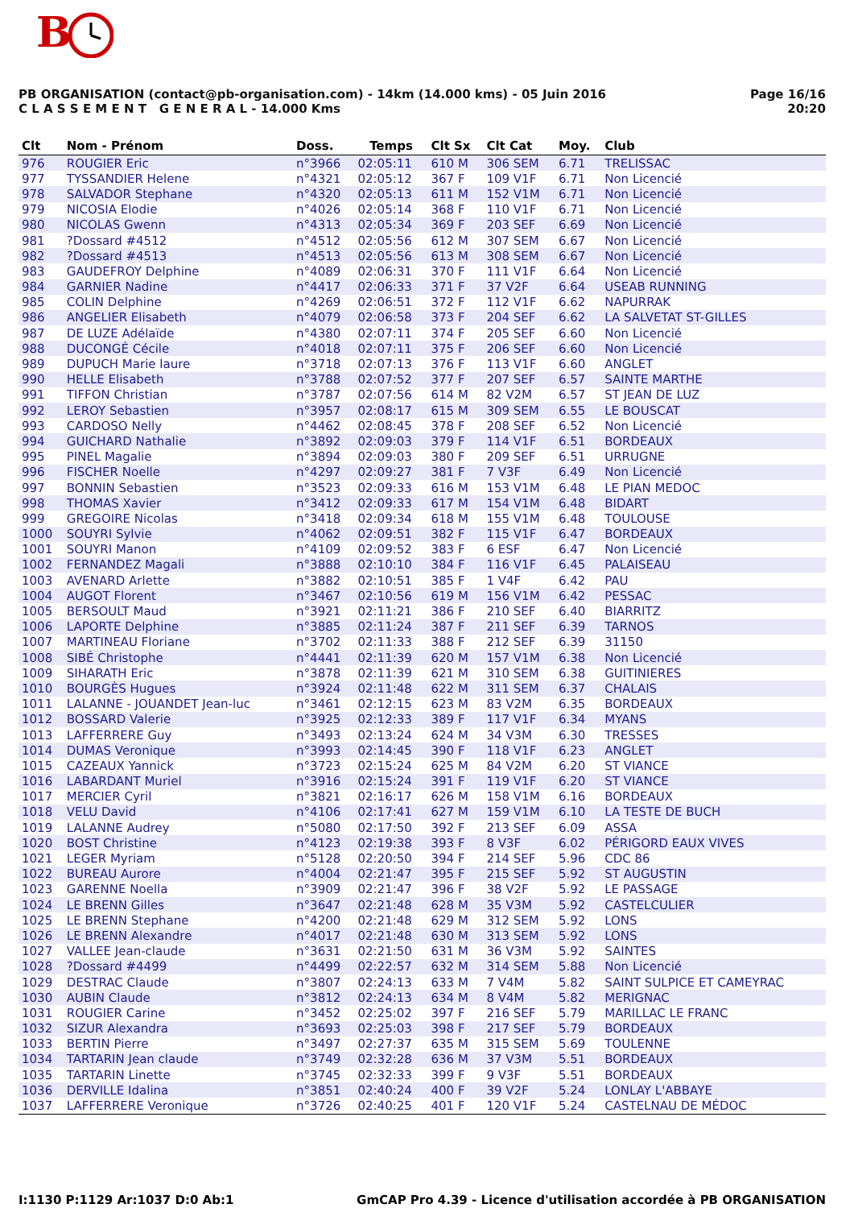B
Page 16/16
20:20
PB ORGANISATION (contact@pb-organisation.com) - 14km (14.000 kms) - 05 Juin 2016
C L A S S E M E N T G E N E R A L - 14.000 Kms
| Clt | Nom - Prénom | Doss. | Temps | Clt Sx | Clt Cat | Moy. | Club |
| --- | --- | --- | --- | --- | --- | --- | --- |
| 976 | ROUGIER Eric | n°3966 | 02:05:11 | 610 M | 306 SEM | 6.71 | TRELISSAC |
| 977 | TYSSANDIER Helene | n°4321 | 02:05:12 | 367 F | 109 V1F | 6.71 | Non Licencié |
| 978 | SALVADOR Stephane | n°4320 | 02:05:13 | 611 M | 152 V1M | 6.71 | Non Licencié |
| 979 | NICOSIA Elodie | n°4026 | 02:05:14 | 368 F | 110 V1F | 6.71 | Non Licencié |
| 980 | NICOLAS Gwenn | n°4313 | 02:05:34 | 369 F | 203 SEF | 6.69 | Non Licencié |
| 981 | ?Dossard #4512 | n°4512 | 02:05:56 | 612 M | 307 SEM | 6.67 | Non Licencié |
| 982 | ?Dossard #4513 | n°4513 | 02:05:56 | 613 M | 308 SEM | 6.67 | Non Licencié |
| 983 | GAUDEFROY Delphine | n°4089 | 02:06:31 | 370 F | 111 V1F | 6.64 | Non Licencié |
| 984 | GARNIER Nadine | n°4417 | 02:06:33 | 371 F | 37 V2F | 6.64 | USEAB RUNNING |
| 985 | COLIN Delphine | n°4269 | 02:06:51 | 372 F | 112 V1F | 6.62 | NAPURRAK |
| 986 | ANGELIER Elisabeth | n°4079 | 02:06:58 | 373 F | 204 SEF | 6.62 | LA SALVETAT ST-GILLES |
| 987 | DE LUZE Adélaïde | n°4380 | 02:07:11 | 374 F | 205 SEF | 6.60 | Non Licencié |
| 988 | DUCONGÉ Cécile | n°4018 | 02:07:11 | 375 F | 206 SEF | 6.60 | Non Licencié |
| 989 | DUPUCH Marie laure | n°3718 | 02:07:13 | 376 F | 113 V1F | 6.60 | ANGLET |
| 990 | HELLE Elisabeth | n°3788 | 02:07:52 | 377 F | 207 SEF | 6.57 | SAINTE MARTHE |
| 991 | TIFFON Christian | n°3787 | 02:07:56 | 614 M | 82 V2M | 6.57 | ST JEAN DE LUZ |
| 992 | LEROY Sebastien | n°3957 | 02:08:17 | 615 M | 309 SEM | 6.55 | LE BOUSCAT |
| 993 | CARDOSO Nelly | n°4462 | 02:08:45 | 378 F | 208 SEF | 6.52 | Non Licencié |
| 994 | GUICHARD Nathalie | n°3892 | 02:09:03 | 379 F | 114 V1F | 6.51 | BORDEAUX |
| 995 | PINEL Magalie | n°3894 | 02:09:03 | 380 F | 209 SEF | 6.51 | URRUGNE |
| 996 | FISCHER Noelle | n°4297 | 02:09:27 | 381 F | 7 V3F | 6.49 | Non Licencié |
| 997 | BONNIN Sebastien | n°3523 | 02:09:33 | 616 M | 153 V1M | 6.48 | LE PIAN MEDOC |
| 998 | THOMAS Xavier | n°3412 | 02:09:33 | 617 M | 154 V1M | 6.48 | BIDART |
| 999 | GREGOIRE Nicolas | n°3418 | 02:09:34 | 618 M | 155 V1M | 6.48 | TOULOUSE |
| 1000 | SOUYRI Sylvie | n°4062 | 02:09:51 | 382 F | 115 V1F | 6.47 | BORDEAUX |
| 1001 | SOUYRI Manon | n°4109 | 02:09:52 | 383 F | 6 ESF | 6.47 | Non Licencié |
| 1002 | FERNANDEZ Magali | n°3888 | 02:10:10 | 384 F | 116 V1F | 6.45 | PALAISEAU |
| 1003 | AVENARD Arlette | n°3882 | 02:10:51 | 385 F | 1 V4F | 6.42 | PAU |
| 1004 | AUGOT Florent | n°3467 | 02:10:56 | 619 M | 156 V1M | 6.42 | PESSAC |
| 1005 | BERSOULT Maud | n°3921 | 02:11:21 | 386 F | 210 SEF | 6.40 | BIARRITZ |
| 1006 | LAPORTE Delphine | n°3885 | 02:11:24 | 387 F | 211 SEF | 6.39 | TARNOS |
| 1007 | MARTINEAU Floriane | n°3702 | 02:11:33 | 388 F | 212 SEF | 6.39 | 31150 |
| 1008 | SIBÉ Christophe | n°4441 | 02:11:39 | 620 M | 157 V1M | 6.38 | Non Licencié |
| 1009 | SIHARATH Eric | n°3878 | 02:11:39 | 621 M | 310 SEM | 6.38 | GUITINIERES |
| 1010 | BOURGÈS Hugues | n°3924 | 02:11:48 | 622 M | 311 SEM | 6.37 | CHALAIS |
| 1011 | LALANNE - JOUANDET Jean-luc | n°3461 | 02:12:15 | 623 M | 83 V2M | 6.35 | BORDEAUX |
| 1012 | BOSSARD Valerie | n°3925 | 02:12:33 | 389 F | 117 V1F | 6.34 | MYANS |
| 1013 | LAFFERRERE Guy | n°3493 | 02:13:24 | 624 M | 34 V3M | 6.30 | TRESSES |
| 1014 | DUMAS Veronique | n°3993 | 02:14:45 | 390 F | 118 V1F | 6.23 | ANGLET |
| 1015 | CAZEAUX Yannick | n°3723 | 02:15:24 | 625 M | 84 V2M | 6.20 | ST VIANCE |
| 1016 | LABARDANT Muriel | n°3916 | 02:15:24 | 391 F | 119 V1F | 6.20 | ST VIANCE |
| 1017 | MERCIER Cyril | n°3821 | 02:16:17 | 626 M | 158 V1M | 6.16 | BORDEAUX |
| 1018 | VELU David | n°4106 | 02:17:41 | 627 M | 159 V1M | 6.10 | LA TESTE DE BUCH |
| 1019 | LALANNE Audrey | n°5080 | 02:17:50 | 392 F | 213 SEF | 6.09 | ASSA |
| 1020 | BOST Christine | n°4123 | 02:19:38 | 393 F | 8 V3F | 6.02 | PÉRIGORD EAUX VIVES |
| 1021 | LEGER Myriam | n°5128 | 02:20:50 | 394 F | 214 SEF | 5.96 | CDC 86 |
| 1022 | BUREAU Aurore | n°4004 | 02:21:47 | 395 F | 215 SEF | 5.92 | ST AUGUSTIN |
| 1023 | GARENNE Noella | n°3909 | 02:21:47 | 396 F | 38 V2F | 5.92 | LE PASSAGE |
| 1024 | LE BRENN Gilles | n°3647 | 02:21:48 | 628 M | 35 V3M | 5.92 | CASTELCULIER |
| 1025 | LE BRENN Stephane | n°4200 | 02:21:48 | 629 M | 312 SEM | 5.92 | LONS |
| 1026 | LE BRENN Alexandre | n°4017 | 02:21:48 | 630 M | 313 SEM | 5.92 | LONS |
| 1027 | VALLEE Jean-claude | n°3631 | 02:21:50 | 631 M | 36 V3M | 5.92 | SAINTES |
| 1028 | ?Dossard #4499 | n°4499 | 02:22:57 | 632 M | 314 SEM | 5.88 | Non Licencié |
| 1029 | DESTRAC Claude | n°3807 | 02:24:13 | 633 M | 7 V4M | 5.82 | SAINT SULPICE ET CAMEYRAC |
| 1030 | AUBIN Claude | n°3812 | 02:24:13 | 634 M | 8 V4M | 5.82 | MERIGNAC |
| 1031 | ROUGIER Carine | n°3452 | 02:25:02 | 397 F | 216 SEF | 5.79 | MARILLAC LE FRANC |
| 1032 | SIZUR Alexandra | n°3693 | 02:25:03 | 398 F | 217 SEF | 5.79 | BORDEAUX |
| 1033 | BERTIN Pierre | n°3497 | 02:27:37 | 635 M | 315 SEM | 5.69 | TOULENNE |
| 1034 | TARTARIN Jean claude | n°3749 | 02:32:28 | 636 M | 37 V3M | 5.51 | BORDEAUX |
| 1035 | TARTARIN Linette | n°3745 | 02:32:33 | 399 F | 9 V3F | 5.51 | BORDEAUX |
| 1036 | DERVILLE Idalina | n°3851 | 02:40:24 | 400 F | 39 V2F | 5.24 | LONLAY L'ABBAYE |
| 1037 | LAFFERRERE Veronique | n°3726 | 02:40:25 | 401 F | 120 V1F | 5.24 | CASTELNAU DE MÉDOC |
I:1130 P:1129 Ar:1037 D:0 Ab:1
GmCAP Pro 4.39 - Licence d'utilisation accordée à PB ORGANISATION